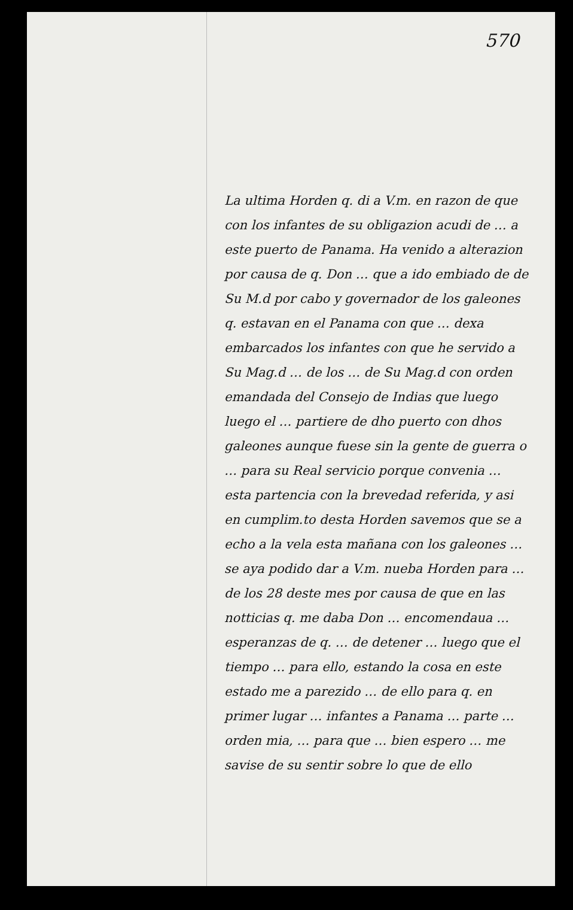570
La ultima Horden q. di a V.m. en razon de que con los infantes de su obligazion acudi de … a este puerto de Panama. Ha venido a alterazion por causa de q. Don … que a ido embiado de de Su M.d por cabo y governador de los galeones q. estavan en el Panama con que … dexa embarcados los infantes con que he servido a Su Mag.d … de los … de Su Mag.d con orden emandada del Consejo de Indias que luego luego el … partiere de dho puerto con dhos galeones aunque fuese sin la gente de guerra o … para su Real servicio porque convenia … esta partencia con la brevedad referida, y asi en cumplim.to desta Horden savemos que se a echo a la vela esta mañana con los galeones … se aya podido dar a V.m. nueba Horden para … de los 28 deste mes por causa de que en las notticias q. me daba Don … encomendaua … esperanzas de q. … de detener … luego que el tiempo … para ello, estando la cosa en este estado me a parezido … de ello para q. en primer lugar … infantes a Panama … parte … orden mia, … para que … bien espero … me savise de su sentir sobre lo que de ello